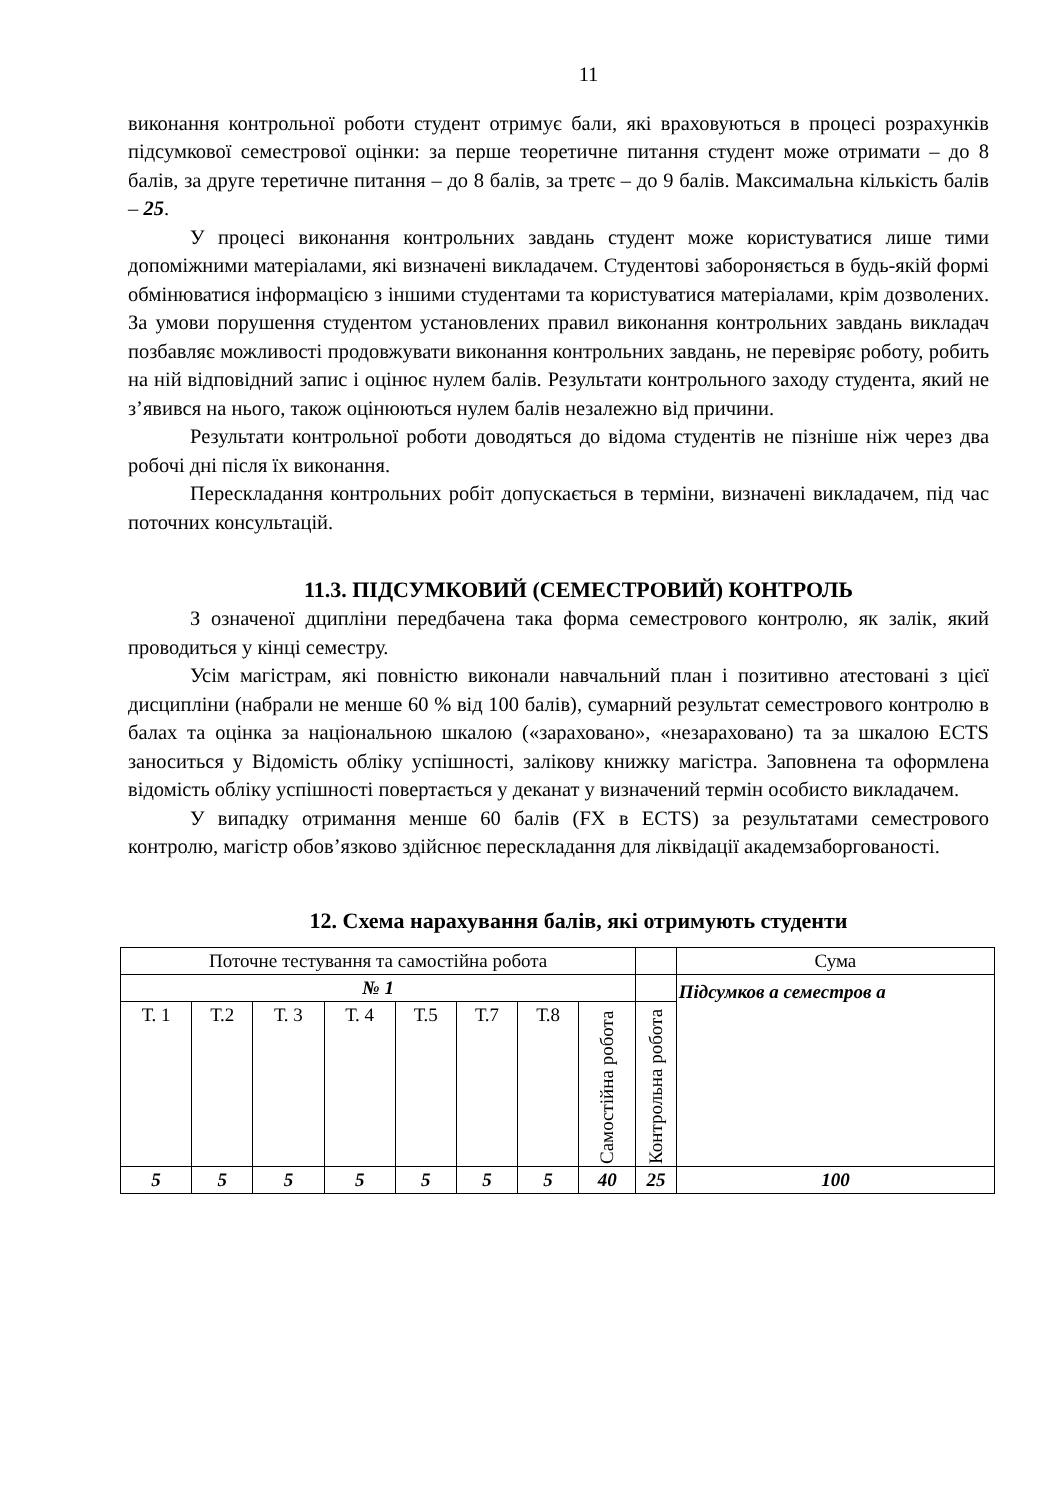11
виконання контрольної роботи студент отримує бали, які враховуються в процесі розрахунків підсумкової семестрової оцінки: за перше теоретичне питання студент може отримати – до 8 балів, за друге теретичне питання – до 8 балів, за третє – до 9 балів. Максимальна кількість балів – 25.
У процесі виконання контрольних завдань студент може користуватися лише тими допоміжними матеріалами, які визначені викладачем. Студентові забороняється в будь-якій формі обмінюватися інформацією з іншими студентами та користуватися матеріалами, крім дозволених. За умови порушення студентом установлених правил виконання контрольних завдань викладач позбавляє можливості продовжувати виконання контрольних завдань, не перевіряє роботу, робить на ній відповідний запис і оцінює нулем балів. Результати контрольного заходу студента, який не з’явився на нього, також оцінюються нулем балів незалежно від причини.
Результати контрольної роботи доводяться до відома студентів не пізніше ніж через два робочі дні після їх виконання.
Перескладання контрольних робіт допускається в терміни, визначені викладачем, під час поточних консультацій.
11.3. ПІДСУМКОВИЙ (СЕМЕСТРОВИЙ) КОНТРОЛЬ
З означеної дципліни передбачена така форма семестрового контролю, як залік, який проводиться у кінці семестру.
Усім магістрам, які повністю виконали навчальний план і позитивно атестовані з цієї дисципліни (набрали не менше 60 % від 100 балів), сумарний результат семестрового контролю в балах та оцінка за національною шкалою («зараховано», «незараховано) та за шкалою ECTS заноситься у Відомість обліку успішності, залікову книжку магістра. Заповнена та оформлена відомість обліку успішності повертається у деканат у визначений термін особисто викладачем.
У випадку отримання менше 60 балів (FX в ECTS) за результатами семестрового контролю, магістр обов’язково здійснює перескладання для ліквідації академзаборгованості.
12. Схема нарахування балів, які отримують студенти
| Поточне тестування та самостійна робота | | | | | | | | | Сума |
| № 1 | | | | | | | | | Підсумков а семестров а |
| Т. 1 | Т.2 | Т. 3 | Т. 4 | Т.5 | Т.7 | Т.8 | Самостійна робота | Контрольна робота | |
| 5 | 5 | 5 | 5 | 5 | 5 | 5 | 40 | 25 | 100 |